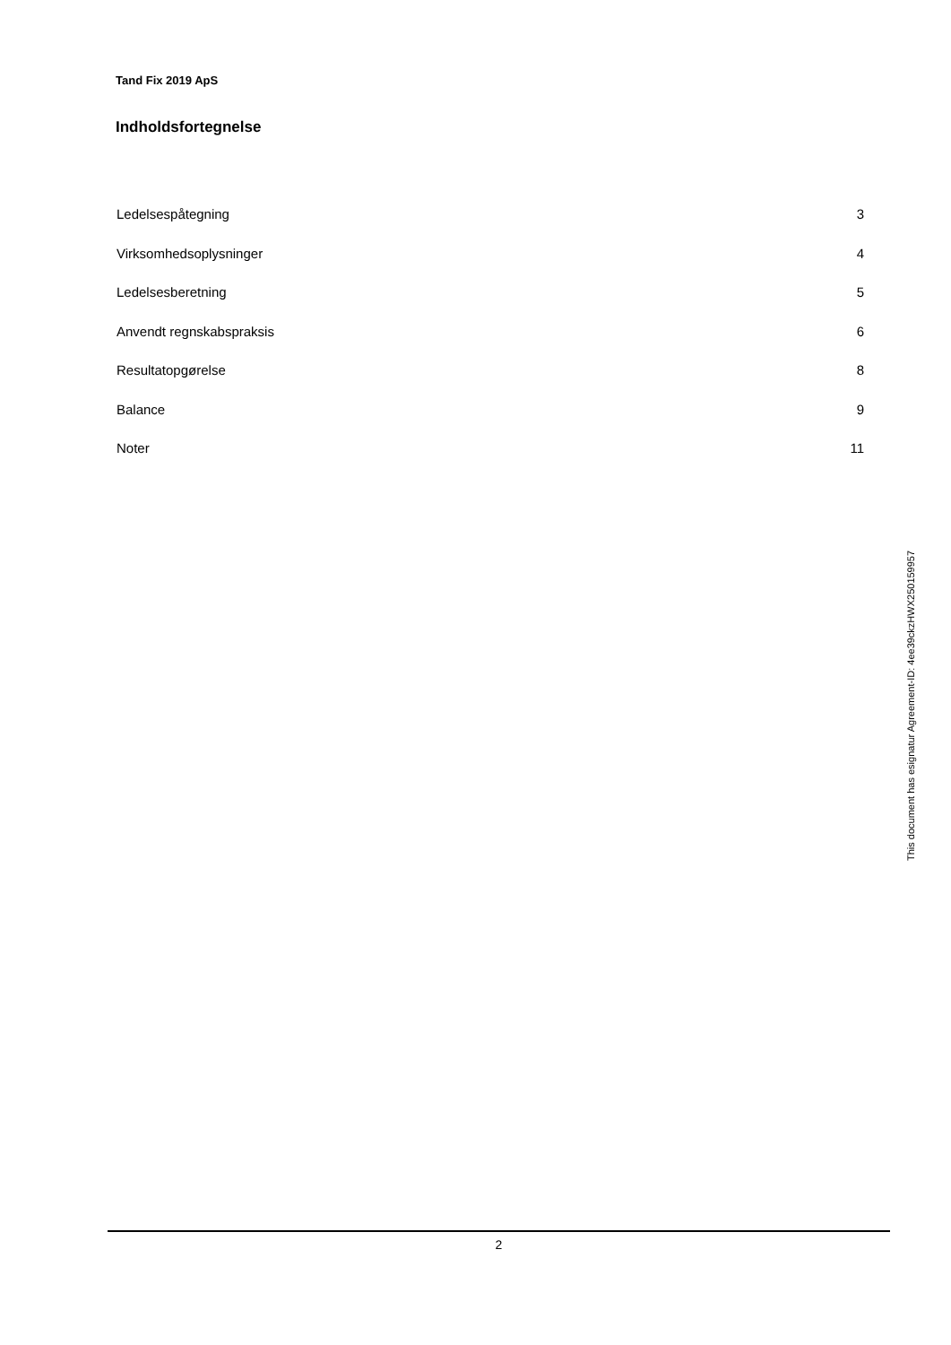Tand Fix 2019 ApS
Indholdsfortegnelse
Ledelsespåtegning 3
Virksomhedsoplysninger 4
Ledelsesberetning 5
Anvendt regnskabspraksis 6
Resultatopgørelse 8
Balance 9
Noter 11
This document has esignatur Agreement-ID: 4ee39ckzHWX250159957
2